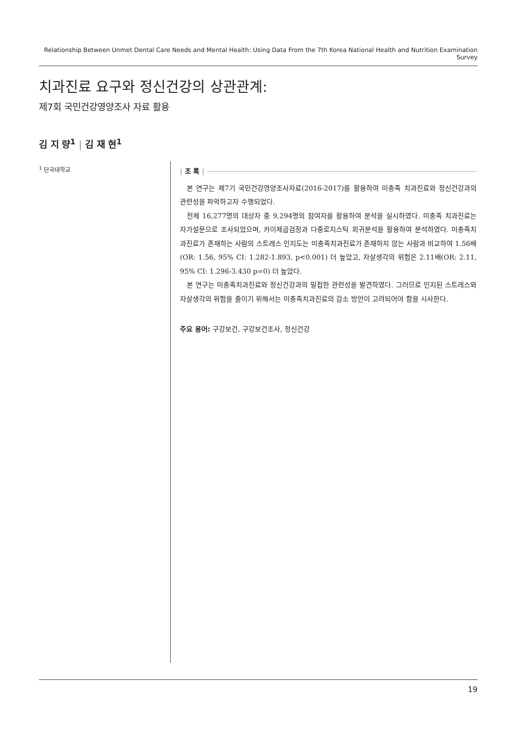Relationship Between Unmet Dental Care Needs and Mental Health: Using Data From the 7th Korea National Health and Nutrition Examination Survey
치과진료 요구와 정신건강의 상관관계:
제7회 국민건강영양조사 자료 활용
김 지 량<sup>1</sup> | 김 재 현<sup>1</sup>
<sup>1</sup> 단국대학교
| 초 록 |
본 연구는 제7기 국민건강영양조사자료(2016-2017)를 활용하여 미충족 치과진료와 정신건강과의 관련성을 파악하고자 수행되었다.
전체 16,277명의 대상자 중 9,294명의 참여자를 활용하여 분석을 실시하였다. 미충족 치과진료는 자가설문으로 조사되었으며, 카이제곱검정과 다중로지스틱 회귀분석을 활용하여 분석하였다. 미충족치과진료가 존재하는 사람의 스트레스 인지도는 미충족치과진료가 존재하지 않는 사람과 비교하여 1.56배(OR: 1.56, 95% CI: 1.282-1.893, p<0.001) 더 높았고, 자살생각의 위험은 2.11배(OR: 2.11, 95% CI: 1.296-3.430 p=0) 더 높았다.
본 연구는 미충족치과진료와 정신건강과의 밀접한 관련성을 발견하였다. 그러므로 인지된 스트레스와 자살생각의 위험을 줄이기 위해서는 미충족치과진료의 감소 방안이 고려되어야 함을 시사한다.
주요 용어: 구강보건, 구강보건조사, 정신건강
19